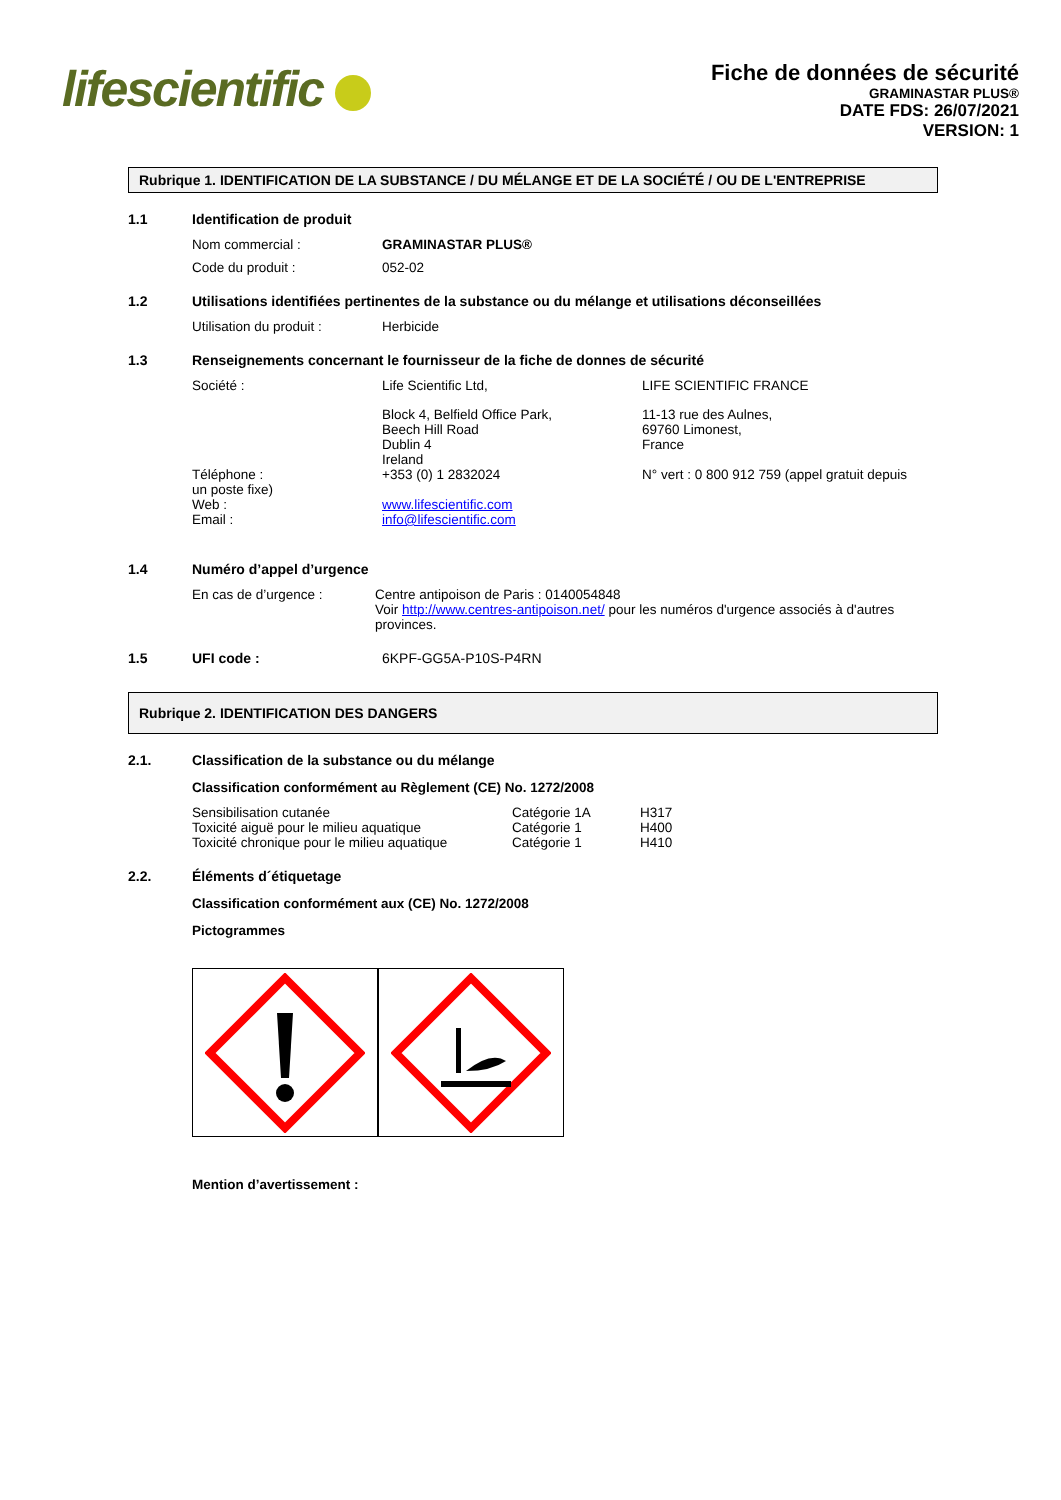lifescientific
Fiche de données de sécurité
GRAMINASTAR PLUS®
DATE FDS: 26/07/2021
VERSION: 1
Rubrique 1. IDENTIFICATION DE LA SUBSTANCE / DU MÉLANGE ET DE LA SOCIÉTÉ / OU DE L'ENTREPRISE
1.1 Identification de produit
Nom commercial : GRAMINASTAR PLUS®
Code du produit :
052-02
1.2 Utilisations identifiées pertinentes de la substance ou du mélange et utilisations déconseillées
Utilisation du produit :
Herbicide
1.3 Renseignements concernant le fournisseur de la fiche de donnes de sécurité
| Société : | Life Scientific Ltd, | LIFE SCIENTIFIC FRANCE |
| | Block 4, Belfield Office Park, Beech Hill Road Dublin 4 Ireland | 11-13 rue des Aulnes, 69760 Limonest, France |
| Téléphone : un poste fixe) | +353 (0) 1 2832024 | N° vert : 0 800 912 759 (appel gratuit depuis |
| Web : Email : | www.lifescientific.com info@lifescientific.com | |
1.4 Numéro d’appel d’urgence
En cas de d’urgence : Centre antipoison de Paris : 0140054848
Voir http://www.centres-antipoison.net/ pour les numéros d'urgence associés à d'autres provinces.
1.5 UFI code : 6KPF-GG5A-P10S-P4RN
Rubrique 2. IDENTIFICATION DES DANGERS
2.1. Classification de la substance ou du mélange
Classification conformément au Règlement (CE) No. 1272/2008
| Sensibilisation cutanée | Catégorie 1A | H317 |
| Toxicité aiguë pour le milieu aquatique | Catégorie 1 | H400 |
| Toxicité chronique pour le milieu aquatique | Catégorie 1 | H410 |
2.2. Éléments d´étiquetage
Classification conformément aux (CE) No. 1272/2008
Pictogrammes
Mention d’avertissement :